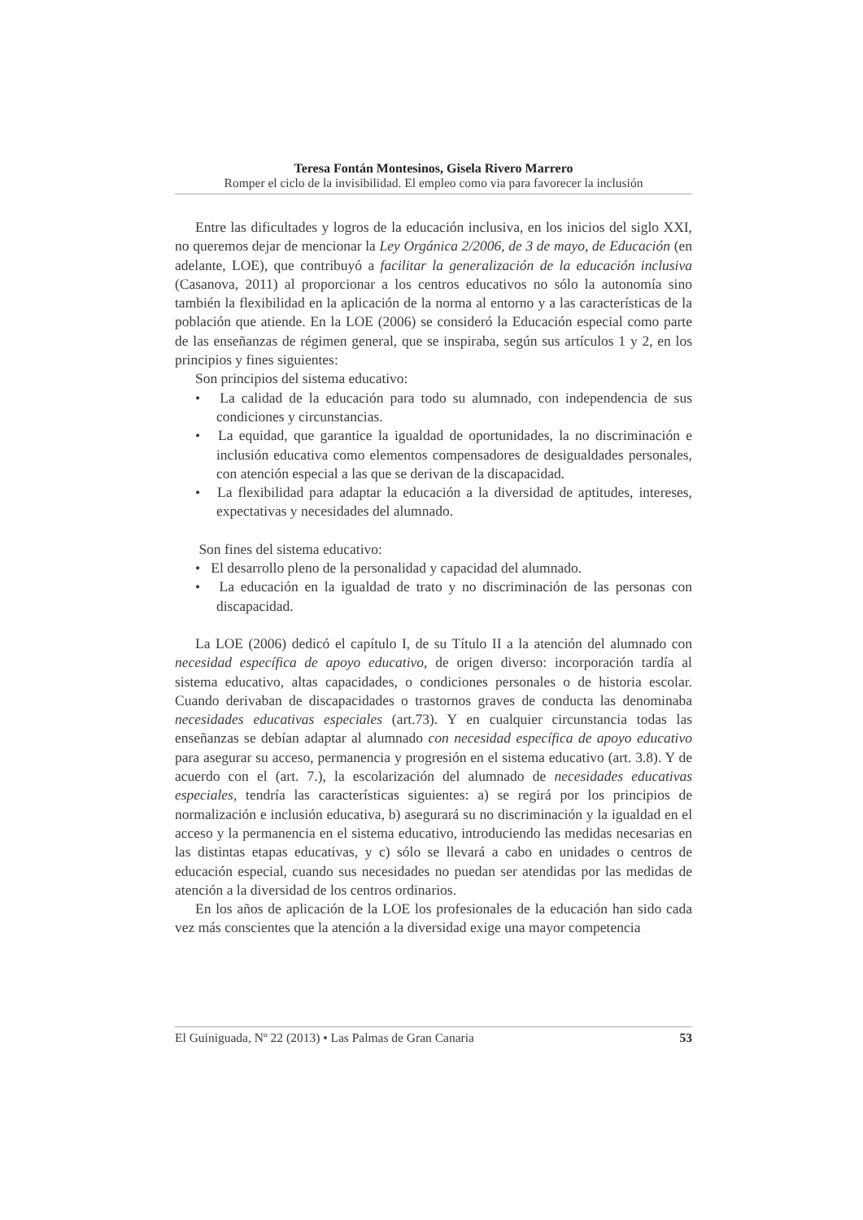Teresa Fontán Montesinos, Gisela Rivero Marrero
Romper el ciclo de la invisibilidad. El empleo como via para favorecer la inclusión
Entre las dificultades y logros de la educación inclusiva, en los inicios del siglo XXI, no queremos dejar de mencionar la Ley Orgánica 2/2006, de 3 de mayo, de Educación (en adelante, LOE), que contribuyó a facilitar la generalización de la educación inclusiva (Casanova, 2011) al proporcionar a los centros educativos no sólo la autonomía sino también la flexibilidad en la aplicación de la norma al entorno y a las características de la población que atiende. En la LOE (2006) se consideró la Educación especial como parte de las enseñanzas de régimen general, que se inspiraba, según sus artículos 1 y 2, en los principios y fines siguientes:
Son principios del sistema educativo:
• La calidad de la educación para todo su alumnado, con independencia de sus condiciones y circunstancias.
• La equidad, que garantice la igualdad de oportunidades, la no discriminación e inclusión educativa como elementos compensadores de desigualdades personales, con atención especial a las que se derivan de la discapacidad.
• La flexibilidad para adaptar la educación a la diversidad de aptitudes, intereses, expectativas y necesidades del alumnado.
Son fines del sistema educativo:
• El desarrollo pleno de la personalidad y capacidad del alumnado.
• La educación en la igualdad de trato y no discriminación de las personas con discapacidad.
La LOE (2006) dedicó el capítulo I, de su Título II a la atención del alumnado con necesidad específica de apoyo educativo, de origen diverso: incorporación tardía al sistema educativo, altas capacidades, o condiciones personales o de historia escolar. Cuando derivaban de discapacidades o trastornos graves de conducta las denominaba necesidades educativas especiales (art.73). Y en cualquier circunstancia todas las enseñanzas se debían adaptar al alumnado con necesidad específica de apoyo educativo para asegurar su acceso, permanencia y progresión en el sistema educativo (art. 3.8). Y de acuerdo con el (art. 7.), la escolarización del alumnado de necesidades educativas especiales, tendría las características siguientes: a) se regirá por los principios de normalización e inclusión educativa, b) asegurará su no discriminación y la igualdad en el acceso y la permanencia en el sistema educativo, introduciendo las medidas necesarias en las distintas etapas educativas, y c) sólo se llevará a cabo en unidades o centros de educación especial, cuando sus necesidades no puedan ser atendidas por las medidas de atención a la diversidad de los centros ordinarios.
En los años de aplicación de la LOE los profesionales de la educación han sido cada vez más conscientes que la atención a la diversidad exige una mayor competencia
El Guiniguada, Nº 22 (2013) • Las Palmas de Gran Canaria 53